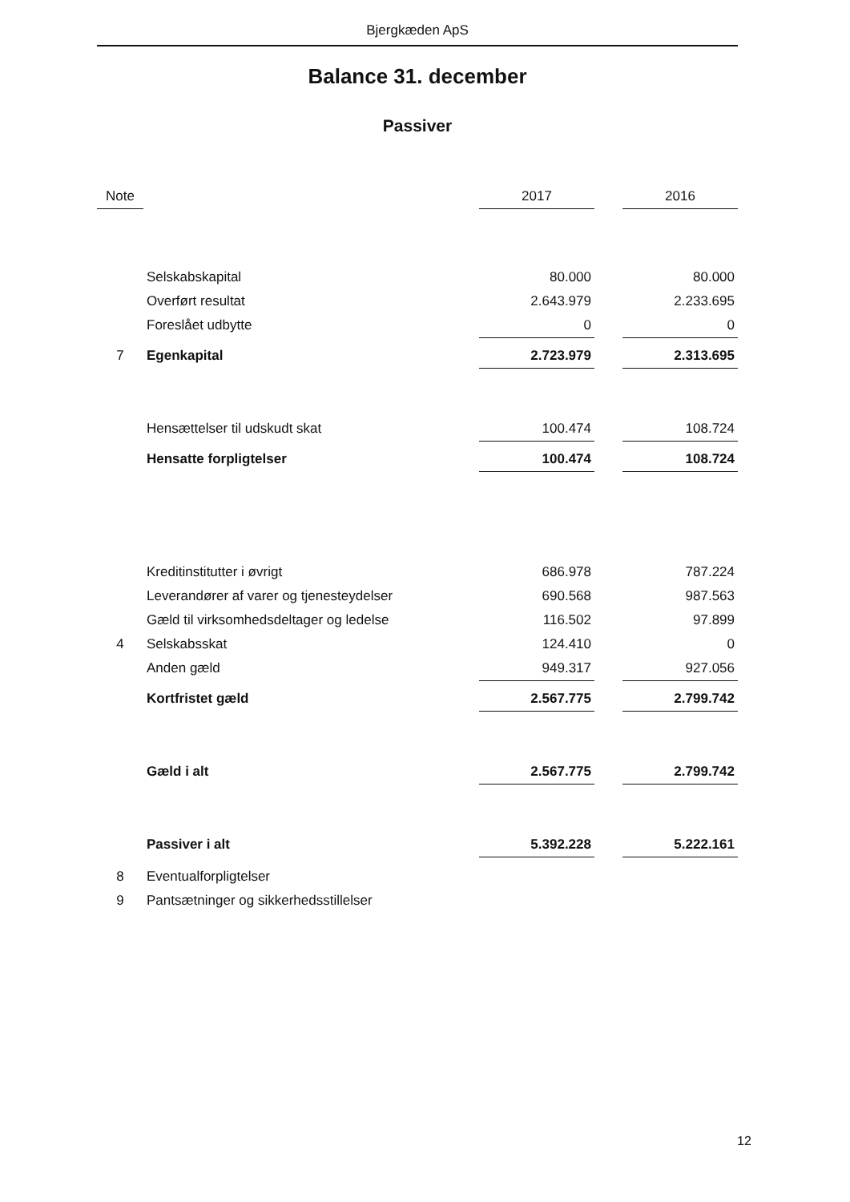Bjergkæden ApS
Balance 31. december
Passiver
| Note | | 2017 | | 2016 |
| --- | --- | --- | --- | --- |
| | Selskabskapital | 80.000 | | 80.000 |
| | Overført resultat | 2.643.979 | | 2.233.695 |
| | Foreslået udbytte | 0 | | 0 |
| 7 | Egenkapital | 2.723.979 | | 2.313.695 |
| | Hensættelser til udskudt skat | 100.474 | | 108.724 |
| | Hensatte forpligtelser | 100.474 | | 108.724 |
| | Kreditinstitutter i øvrigt | 686.978 | | 787.224 |
| | Leverandører af varer og tjenesteydelser | 690.568 | | 987.563 |
| | Gæld til virksomhedsdeltager og ledelse | 116.502 | | 97.899 |
| 4 | Selskabsskat | 124.410 | | 0 |
| | Anden gæld | 949.317 | | 927.056 |
| | Kortfristet gæld | 2.567.775 | | 2.799.742 |
| | Gæld i alt | 2.567.775 | | 2.799.742 |
| | Passiver i alt | 5.392.228 | | 5.222.161 |
| 8 | Eventualforpligtelser | | | |
| 9 | Pantsætninger og sikkerhedsstillelser | | | |
12